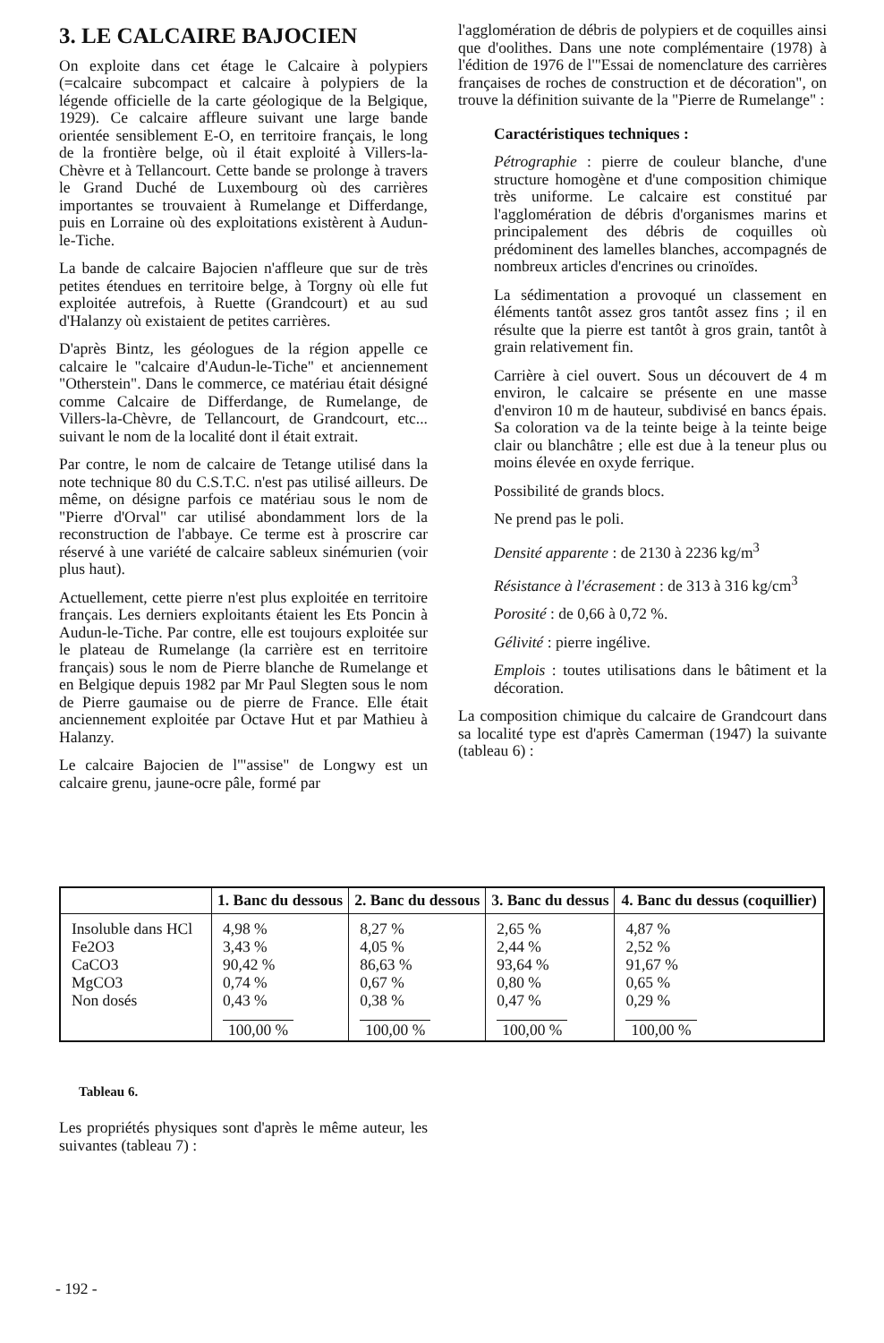3. LE CALCAIRE BAJOCIEN
On exploite dans cet étage le Calcaire à polypiers (=calcaire subcompact et calcaire à polypiers de la légende officielle de la carte géologique de la Belgique, 1929). Ce calcaire affleure suivant une large bande orientée sensiblement E-O, en territoire français, le long de la frontière belge, où il était exploité à Villers-la-Chèvre et à Tellancourt. Cette bande se prolonge à travers le Grand Duché de Luxembourg où des carrières importantes se trouvaient à Rumelange et Differdange, puis en Lorraine où des exploitations existèrent à Audun-le-Tiche.
La bande de calcaire Bajocien n'affleure que sur de très petites étendues en territoire belge, à Torgny où elle fut exploitée autrefois, à Ruette (Grandcourt) et au sud d'Halanzy où existaient de petites carrières.
D'après Bintz, les géologues de la région appelle ce calcaire le "calcaire d'Audun-le-Tiche" et anciennement "Otherstein". Dans le commerce, ce matériau était désigné comme Calcaire de Differdange, de Rumelange, de Villers-la-Chèvre, de Tellancourt, de Grandcourt, etc... suivant le nom de la localité dont il était extrait.
Par contre, le nom de calcaire de Tetange utilisé dans la note technique 80 du C.S.T.C. n'est pas utilisé ailleurs. De même, on désigne parfois ce matériau sous le nom de "Pierre d'Orval" car utilisé abondamment lors de la reconstruction de l'abbaye. Ce terme est à proscrire car réservé à une variété de calcaire sableux sinémurien (voir plus haut).
Actuellement, cette pierre n'est plus exploitée en territoire français. Les derniers exploitants étaient les Ets Poncin à Audun-le-Tiche. Par contre, elle est toujours exploitée sur le plateau de Rumelange (la carrière est en territoire français) sous le nom de Pierre blanche de Rumelange et en Belgique depuis 1982 par Mr Paul Slegten sous le nom de Pierre gaumaise ou de pierre de France. Elle était anciennement exploitée par Octave Hut et par Mathieu à Halanzy.
Le calcaire Bajocien de l'"assise" de Longwy est un calcaire grenu, jaune-ocre pâle, formé par
l'agglomération de débris de polypiers et de coquilles ainsi que d'oolithes. Dans une note complémentaire (1978) à l'édition de 1976 de l'"Essai de nomenclature des carrières françaises de roches de construction et de décoration", on trouve la définition suivante de la "Pierre de Rumelange" :
Caractéristiques techniques :
Pétrographie : pierre de couleur blanche, d'une structure homogène et d'une composition chimique très uniforme. Le calcaire est constitué par l'agglomération de débris d'organismes marins et principalement des débris de coquilles où prédominent des lamelles blanches, accompagnés de nombreux articles d'encrines ou crinoïdes.
La sédimentation a provoqué un classement en éléments tantôt assez gros tantôt assez fins ; il en résulte que la pierre est tantôt à gros grain, tantôt à grain relativement fin.
Carrière à ciel ouvert. Sous un découvert de 4 m environ, le calcaire se présente en une masse d'environ 10 m de hauteur, subdivisé en bancs épais. Sa coloration va de la teinte beige à la teinte beige clair ou blanchâtre ; elle est due à la teneur plus ou moins élevée en oxyde ferrique.
Possibilité de grands blocs.
Ne prend pas le poli.
Densité apparente : de 2130 à 2236 kg/m<sup>3</sup>
Résistance à l'écrasement : de 313 à 316 kg/cm<sup>3</sup>
Porosité : de 0,66 à 0,72 %.
Gélivité : pierre ingélive.
Emplois : toutes utilisations dans le bâtiment et la décoration.
La composition chimique du calcaire de Grandcourt dans sa localité type est d'après Camerman (1947) la suivante (tableau 6) :
| | 1. Banc du dessous | 2. Banc du dessous | 3. Banc du dessus | 4. Banc du dessus (coquillier) |
| --- | --- | --- | --- | --- |
| Insoluble dans HCl Fe2O3 CaCO3 MgCO3 Non dosés | 4,98 % 3,43 % 90,42 % 0,74 % 0,43 % 100,00 % | 8,27 % 4,05 % 86,63 % 0,67 % 0,38 % 100,00 % | 2,65 % 2,44 % 93,64 % 0,80 % 0,47 % 100,00 % | 4,87 % 2,52 % 91,67 % 0,65 % 0,29 % 100,00 % |
Tableau 6.
Les propriétés physiques sont d'après le même auteur, les suivantes (tableau 7) :
- 192 -